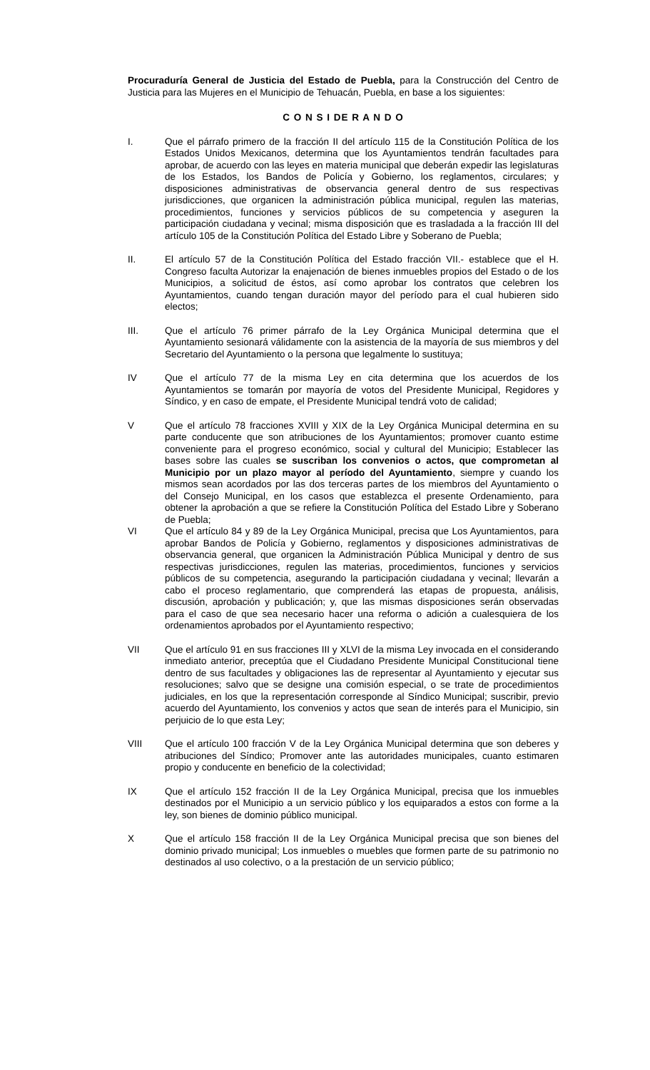Procuraduría General de Justicia del Estado de Puebla, para la Construcción del Centro de Justicia para las Mujeres en el Municipio de Tehuacán, Puebla, en base a los siguientes:
C O N S I DE R A N D O
I. Que el párrafo primero de la fracción II del artículo 115 de la Constitución Política de los Estados Unidos Mexicanos, determina que los Ayuntamientos tendrán facultades para aprobar, de acuerdo con las leyes en materia municipal que deberán expedir las legislaturas de los Estados, los Bandos de Policía y Gobierno, los reglamentos, circulares; y disposiciones administrativas de observancia general dentro de sus respectivas jurisdicciones, que organicen la administración pública municipal, regulen las materias, procedimientos, funciones y servicios públicos de su competencia y aseguren la participación ciudadana y vecinal; misma disposición que es trasladada a la fracción III del artículo 105 de la Constitución Política del Estado Libre y Soberano de Puebla;
II. El artículo 57 de la Constitución Política del Estado fracción VII.- establece que el H. Congreso faculta Autorizar la enajenación de bienes inmuebles propios del Estado o de los Municipios, a solicitud de éstos, así como aprobar los contratos que celebren los Ayuntamientos, cuando tengan duración mayor del período para el cual hubieren sido electos;
III. Que el artículo 76 primer párrafo de la Ley Orgánica Municipal determina que el Ayuntamiento sesionará válidamente con la asistencia de la mayoría de sus miembros y del Secretario del Ayuntamiento o la persona que legalmente lo sustituya;
IV Que el artículo 77 de la misma Ley en cita determina que los acuerdos de los Ayuntamientos se tomarán por mayoría de votos del Presidente Municipal, Regidores y Síndico, y en caso de empate, el Presidente Municipal tendrá voto de calidad;
V Que el artículo 78 fracciones XVIII y XIX de la Ley Orgánica Municipal determina en su parte conducente que son atribuciones de los Ayuntamientos; promover cuanto estime conveniente para el progreso económico, social y cultural del Municipio; Establecer las bases sobre las cuales se suscriban los convenios o actos, que comprometan al Municipio por un plazo mayor al período del Ayuntamiento, siempre y cuando los mismos sean acordados por las dos terceras partes de los miembros del Ayuntamiento o del Consejo Municipal, en los casos que establezca el presente Ordenamiento, para obtener la aprobación a que se refiere la Constitución Política del Estado Libre y Soberano de Puebla;
VI Que el artículo 84 y 89 de la Ley Orgánica Municipal, precisa que Los Ayuntamientos, para aprobar Bandos de Policía y Gobierno, reglamentos y disposiciones administrativas de observancia general, que organicen la Administración Pública Municipal y dentro de sus respectivas jurisdicciones, regulen las materias, procedimientos, funciones y servicios públicos de su competencia, asegurando la participación ciudadana y vecinal; llevarán a cabo el proceso reglamentario, que comprenderá las etapas de propuesta, análisis, discusión, aprobación y publicación; y, que las mismas disposiciones serán observadas para el caso de que sea necesario hacer una reforma o adición a cualesquiera de los ordenamientos aprobados por el Ayuntamiento respectivo;
VII Que el artículo 91 en sus fracciones III y XLVI de la misma Ley invocada en el considerando inmediato anterior, preceptúa que el Ciudadano Presidente Municipal Constitucional tiene dentro de sus facultades y obligaciones las de representar al Ayuntamiento y ejecutar sus resoluciones; salvo que se designe una comisión especial, o se trate de procedimientos judiciales, en los que la representación corresponde al Síndico Municipal; suscribir, previo acuerdo del Ayuntamiento, los convenios y actos que sean de interés para el Municipio, sin perjuicio de lo que esta Ley;
VIII Que el artículo 100 fracción V de la Ley Orgánica Municipal determina que son deberes y atribuciones del Síndico; Promover ante las autoridades municipales, cuanto estimaren propio y conducente en beneficio de la colectividad;
IX Que el artículo 152 fracción II de la Ley Orgánica Municipal, precisa que los inmuebles destinados por el Municipio a un servicio público y los equiparados a estos con forme a la ley, son bienes de dominio público municipal.
X Que el artículo 158 fracción II de la Ley Orgánica Municipal precisa que son bienes del dominio privado municipal; Los inmuebles o muebles que formen parte de su patrimonio no destinados al uso colectivo, o a la prestación de un servicio público;